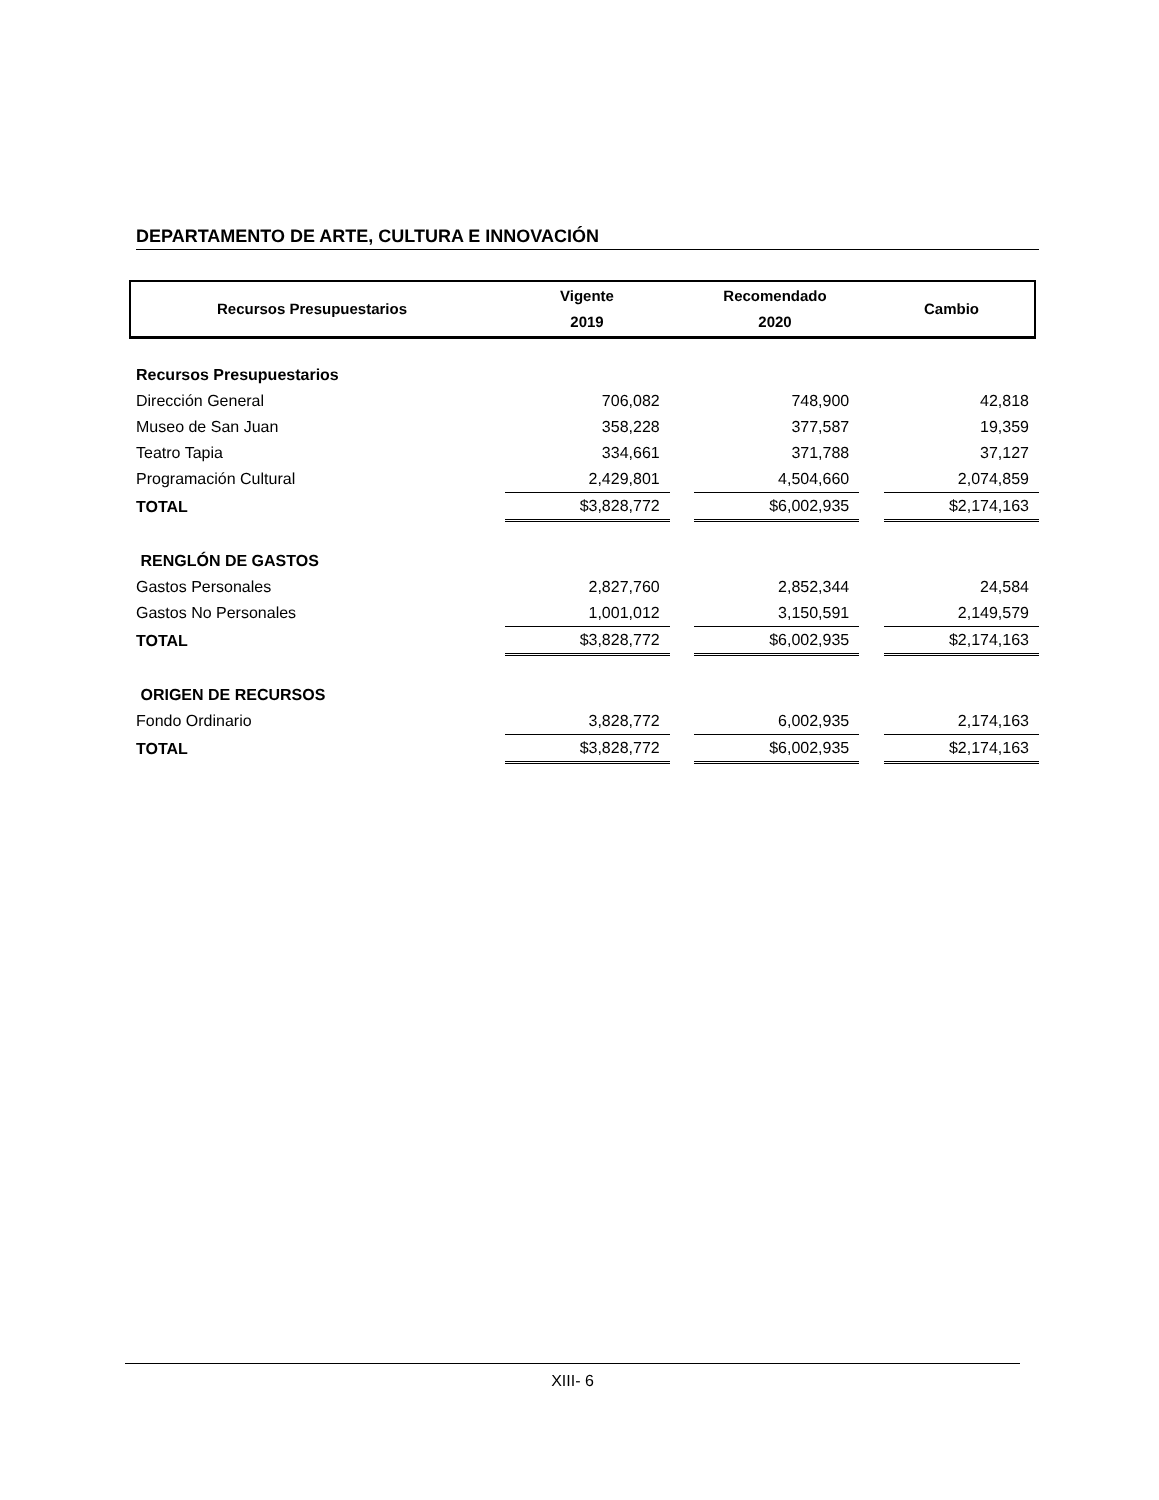DEPARTAMENTO DE ARTE, CULTURA E INNOVACIÓN
| Recursos Presupuestarios | Vigente 2019 | Recomendado 2020 | Cambio |
| Recursos Presupuestarios | | | | | |
| Dirección General | 706,082 | | 748,900 | | 42,818 |
| Museo de San Juan | 358,228 | | 377,587 | | 19,359 |
| Teatro Tapia | 334,661 | | 371,788 | | 37,127 |
| Programación Cultural | 2,429,801 | | 4,504,660 | | 2,074,859 |
| TOTAL | $3,828,772 | | $6,002,935 | | $2,174,163 |
| RENGLÓN DE GASTOS | | | | | |
| Gastos Personales | 2,827,760 | | 2,852,344 | | 24,584 |
| Gastos No Personales | 1,001,012 | | 3,150,591 | | 2,149,579 |
| TOTAL | $3,828,772 | | $6,002,935 | | $2,174,163 |
| ORIGEN DE RECURSOS | | | | | |
| Fondo Ordinario | 3,828,772 | | 6,002,935 | | 2,174,163 |
| TOTAL | $3,828,772 | | $6,002,935 | | $2,174,163 |
XIII- 6